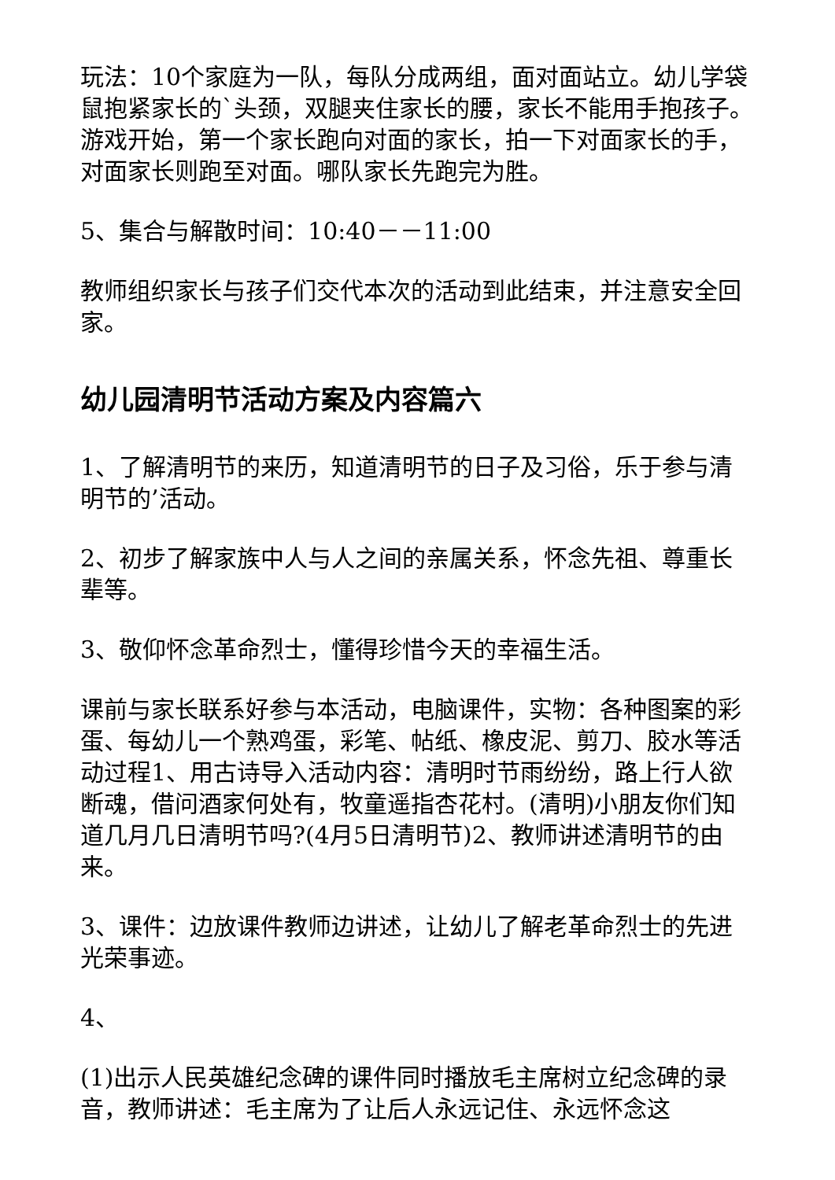玩法：10个家庭为一队，每队分成两组，面对面站立。幼儿学袋鼠抱紧家长的`头颈，双腿夹住家长的腰，家长不能用手抱孩子。游戏开始，第一个家长跑向对面的家长，拍一下对面家长的手，对面家长则跑至对面。哪队家长先跑完为胜。
5、集合与解散时间：10:40－－11:00
教师组织家长与孩子们交代本次的活动到此结束，并注意安全回家。
幼儿园清明节活动方案及内容篇六
1、了解清明节的来历，知道清明节的日子及习俗，乐于参与清明节的’活动。
2、初步了解家族中人与人之间的亲属关系，怀念先祖、尊重长辈等。
3、敬仰怀念革命烈士，懂得珍惜今天的幸福生活。
课前与家长联系好参与本活动，电脑课件，实物：各种图案的彩蛋、每幼儿一个熟鸡蛋，彩笔、帖纸、橡皮泥、剪刀、胶水等活动过程1、用古诗导入活动内容：清明时节雨纷纷，路上行人欲断魂，借问酒家何处有，牧童遥指杏花村。(清明)小朋友你们知道几月几日清明节吗?(4月5日清明节)2、教师讲述清明节的由来。
3、课件：边放课件教师边讲述，让幼儿了解老革命烈士的先进光荣事迹。
4、
(1)出示人民英雄纪念碑的课件同时播放毛主席树立纪念碑的录音，教师讲述：毛主席为了让后人永远记住、永远怀念这